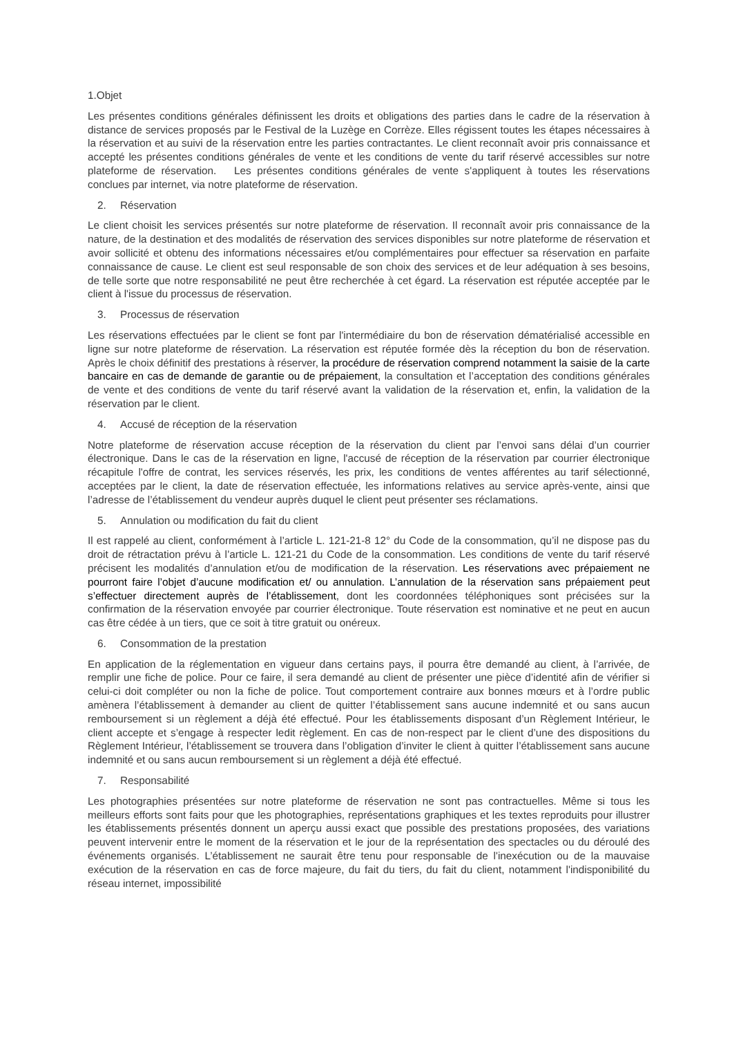1.Objet
Les présentes conditions générales définissent les droits et obligations des parties dans le cadre de la réservation à distance de services proposés par le Festival de la Luzège en Corrèze. Elles régissent toutes les étapes nécessaires à la réservation et au suivi de la réservation entre les parties contractantes. Le client reconnaît avoir pris connaissance et accepté les présentes conditions générales de vente et les conditions de vente du tarif réservé accessibles sur notre plateforme de réservation. Les présentes conditions générales de vente s'appliquent à toutes les réservations conclues par internet, via notre plateforme de réservation.
2. Réservation
Le client choisit les services présentés sur notre plateforme de réservation. Il reconnaît avoir pris connaissance de la nature, de la destination et des modalités de réservation des services disponibles sur notre plateforme de réservation et avoir sollicité et obtenu des informations nécessaires et/ou complémentaires pour effectuer sa réservation en parfaite connaissance de cause. Le client est seul responsable de son choix des services et de leur adéquation à ses besoins, de telle sorte que notre responsabilité ne peut être recherchée à cet égard. La réservation est réputée acceptée par le client à l'issue du processus de réservation.
3. Processus de réservation
Les réservations effectuées par le client se font par l'intermédiaire du bon de réservation dématérialisé accessible en ligne sur notre plateforme de réservation. La réservation est réputée formée dès la réception du bon de réservation. Après le choix définitif des prestations à réserver, la procédure de réservation comprend notamment la saisie de la carte bancaire en cas de demande de garantie ou de prépaiement, la consultation et l’acceptation des conditions générales de vente et des conditions de vente du tarif réservé avant la validation de la réservation et, enfin, la validation de la réservation par le client.
4. Accusé de réception de la réservation
Notre plateforme de réservation accuse réception de la réservation du client par l’envoi sans délai d’un courrier électronique. Dans le cas de la réservation en ligne, l'accusé de réception de la réservation par courrier électronique récapitule l'offre de contrat, les services réservés, les prix, les conditions de ventes afférentes au tarif sélectionné, acceptées par le client, la date de réservation effectuée, les informations relatives au service après-vente, ainsi que l’adresse de l’établissement du vendeur auprès duquel le client peut présenter ses réclamations.
5. Annulation ou modification du fait du client
Il est rappelé au client, conformément à l’article L. 121-21-8 12° du Code de la consommation, qu’il ne dispose pas du droit de rétractation prévu à l’article L. 121-21 du Code de la consommation. Les conditions de vente du tarif réservé précisent les modalités d’annulation et/ou de modification de la réservation. Les réservations avec prépaiement ne pourront faire l’objet d’aucune modification et/ ou annulation. L’annulation de la réservation sans prépaiement peut s’effectuer directement auprès de l’établissement, dont les coordonnées téléphoniques sont précisées sur la confirmation de la réservation envoyée par courrier électronique. Toute réservation est nominative et ne peut en aucun cas être cédée à un tiers, que ce soit à titre gratuit ou onéreux.
6. Consommation de la prestation
En application de la réglementation en vigueur dans certains pays, il pourra être demandé au client, à l’arrivée, de remplir une fiche de police. Pour ce faire, il sera demandé au client de présenter une pièce d’identité afin de vérifier si celui-ci doit compléter ou non la fiche de police. Tout comportement contraire aux bonnes mœurs et à l’ordre public amènera l’établissement à demander au client de quitter l’établissement sans aucune indemnité et ou sans aucun remboursement si un règlement a déjà été effectué. Pour les établissements disposant d’un Règlement Intérieur, le client accepte et s’engage à respecter ledit règlement. En cas de non-respect par le client d’une des dispositions du Règlement Intérieur, l’établissement se trouvera dans l’obligation d’inviter le client à quitter l’établissement sans aucune indemnité et ou sans aucun remboursement si un règlement a déjà été effectué.
7. Responsabilité
Les photographies présentées sur notre plateforme de réservation ne sont pas contractuelles. Même si tous les meilleurs efforts sont faits pour que les photographies, représentations graphiques et les textes reproduits pour illustrer les établissements présentés donnent un aperçu aussi exact que possible des prestations proposées, des variations peuvent intervenir entre le moment de la réservation et le jour de la représentation des spectacles ou du déroulé des événements organisés. L’établissement ne saurait être tenu pour responsable de l'inexécution ou de la mauvaise exécution de la réservation en cas de force majeure, du fait du tiers, du fait du client, notamment l'indisponibilité du réseau internet, impossibilité